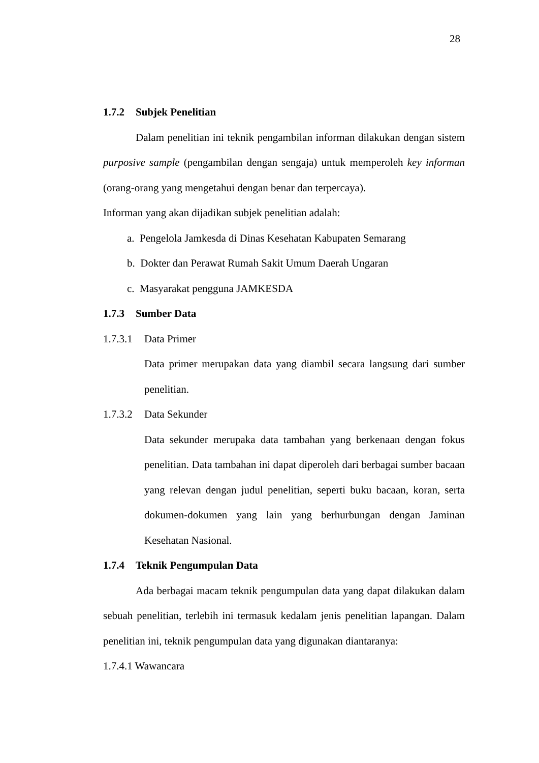28
1.7.2 Subjek Penelitian
Dalam penelitian ini teknik pengambilan informan dilakukan dengan sistem purposive sample (pengambilan dengan sengaja) untuk memperoleh key informan (orang-orang yang mengetahui dengan benar dan terpercaya).
Informan yang akan dijadikan subjek penelitian adalah:
a. Pengelola Jamkesda di Dinas Kesehatan Kabupaten Semarang
b. Dokter dan Perawat Rumah Sakit Umum Daerah Ungaran
c. Masyarakat pengguna JAMKESDA
1.7.3 Sumber Data
1.7.3.1 Data Primer
Data primer merupakan data yang diambil secara langsung dari sumber penelitian.
1.7.3.2 Data Sekunder
Data sekunder merupaka data tambahan yang berkenaan dengan fokus penelitian. Data tambahan ini dapat diperoleh dari berbagai sumber bacaan yang relevan dengan judul penelitian, seperti buku bacaan, koran, serta dokumen-dokumen yang lain yang berhurbungan dengan Jaminan Kesehatan Nasional.
1.7.4 Teknik Pengumpulan Data
Ada berbagai macam teknik pengumpulan data yang dapat dilakukan dalam sebuah penelitian, terlebih ini termasuk kedalam jenis penelitian lapangan. Dalam penelitian ini, teknik pengumpulan data yang digunakan diantaranya:
1.7.4.1 Wawancara